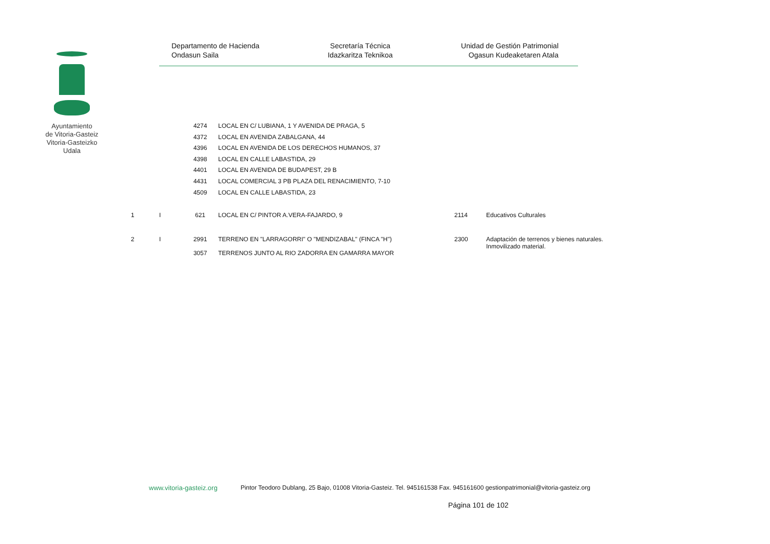Ayuntamiento
de Vitoria-Gasteiz
Vitoria-Gasteizko
Udala
Departamento de Hacienda
Ondasun Saila
Secretaría Técnica
Idazkaritza Teknikoa
Unidad de Gestión Patrimonial
Ogasun Kudeaketaren Atala
| | | 4274 | LOCAL EN C/ LUBIANA, 1 Y AVENIDA DE PRAGA, 5 | | |
| | | 4372 | LOCAL EN AVENIDA ZABALGANA, 44 | | |
| | | 4396 | LOCAL EN AVENIDA DE LOS DERECHOS HUMANOS, 37 | | |
| | | 4398 | LOCAL EN CALLE LABASTIDA, 29 | | |
| | | 4401 | LOCAL EN AVENIDA DE BUDAPEST, 29 B | | |
| | | 4431 | LOCAL COMERCIAL 3 PB PLAZA DEL RENACIMIENTO, 7-10 | | |
| | | 4509 | LOCAL EN CALLE LABASTIDA, 23 | | |
| 1 | I | 621 | LOCAL EN C/ PINTOR A.VERA-FAJARDO, 9 | 2114 | Educativos Culturales |
| 2 | I | 2991 | TERRENO EN "LARRAGORRI" O "MENDIZABAL" (FINCA "H") | 2300 | Adaptación de terrenos y bienes naturales. Inmovilizado material. |
| | | 3057 | TERRENOS JUNTO AL RIO ZADORRA EN GAMARRA MAYOR | | |
www.vitoria-gasteiz.org Pintor Teodoro Dublang, 25 Bajo, 01008 Vitoria-Gasteiz. Tel. 945161538 Fax. 945161600 gestionpatrimonial@vitoria-gasteiz.org
Página 101 de 102